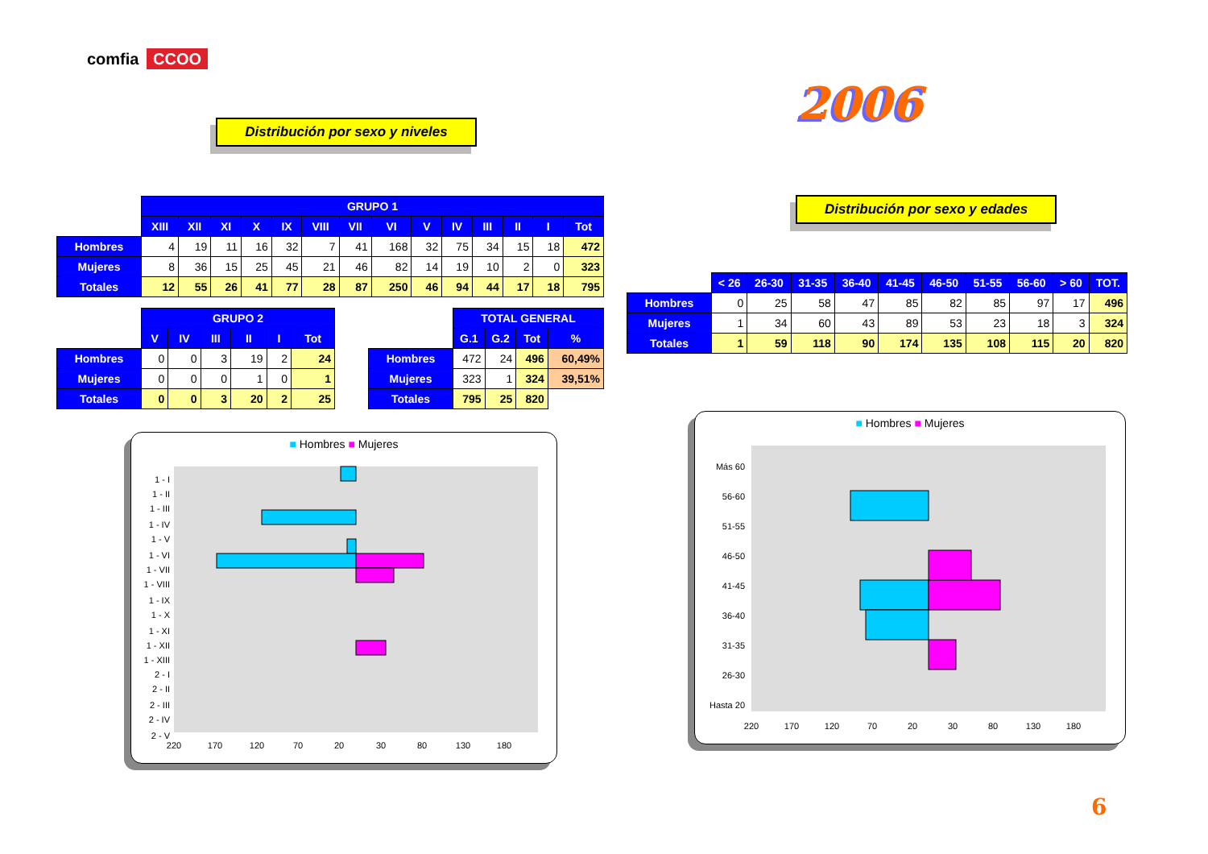comfia CCOO
Distribución por sexo y niveles 2006
Distribución por sexo y edades
| | GRUPO 1 | | | | | | | | | | | | | |
| | XIII | XII | XI | X | IX | VIII | VII | VI | V | IV | III | II | I | Tot |
| Hombres | 4 | 19 | 11 | 16 | 32 | 7 | 41 | 168 | 32 | 75 | 34 | 15 | 18 | 472 |
| Mujeres | 8 | 36 | 15 | 25 | 45 | 21 | 46 | 82 | 14 | 19 | 10 | 2 | 0 | 323 |
| Totales | 12 | 55 | 26 | 41 | 77 | 28 | 87 | 250 | 46 | 94 | 44 | 17 | 18 | 795 |
| | GRUPO 2 | | | | | |
| | V | IV | III | II | I | Tot |
| Hombres | 0 | 0 | 3 | 19 | 2 | 24 |
| Mujeres | 0 | 0 | 0 | 1 | 0 | 1 |
| Totales | 0 | 0 | 3 | 20 | 2 | 25 |
| | TOTAL GENERAL | | | |
| | G.1 | G.2 | Tot | % |
| Hombres | 472 | 24 | 496 | 60,49% |
| Mujeres | 323 | 1 | 324 | 39,51% |
| Totales | 795 | 25 | 820 | |
| | < 26 | 26-30 | 31-35 | 36-40 | 41-45 | 46-50 | 51-55 | 56-60 | > 60 | TOT. |
| Hombres | 0 | 25 | 58 | 47 | 85 | 82 | 85 | 97 | 17 | 496 |
| Mujeres | 1 | 34 | 60 | 43 | 89 | 53 | 23 | 18 | 3 | 324 |
| Totales | 1 | 59 | 118 | 90 | 174 | 135 | 108 | 115 | 20 | 820 |
■ Hombres ■ Mujeres
1 - I
1 - II
1 - III
1 - IV
1 - V
1 - VI
1 - VII
1 - VIII
1 - IX
1 - X
1 - XI
1 - XII
1 - XIII
2 - I
2 - II
2 - III
2 - IV
2 - V
220
170
120
70
20
30
80
130
180
■ Hombres ■ Mujeres
Más 60
56-60
51-55
46-50
41-45
36-40
31-35
26-30
Hasta 20
220
170
120
70
20
30
80
130
180
6